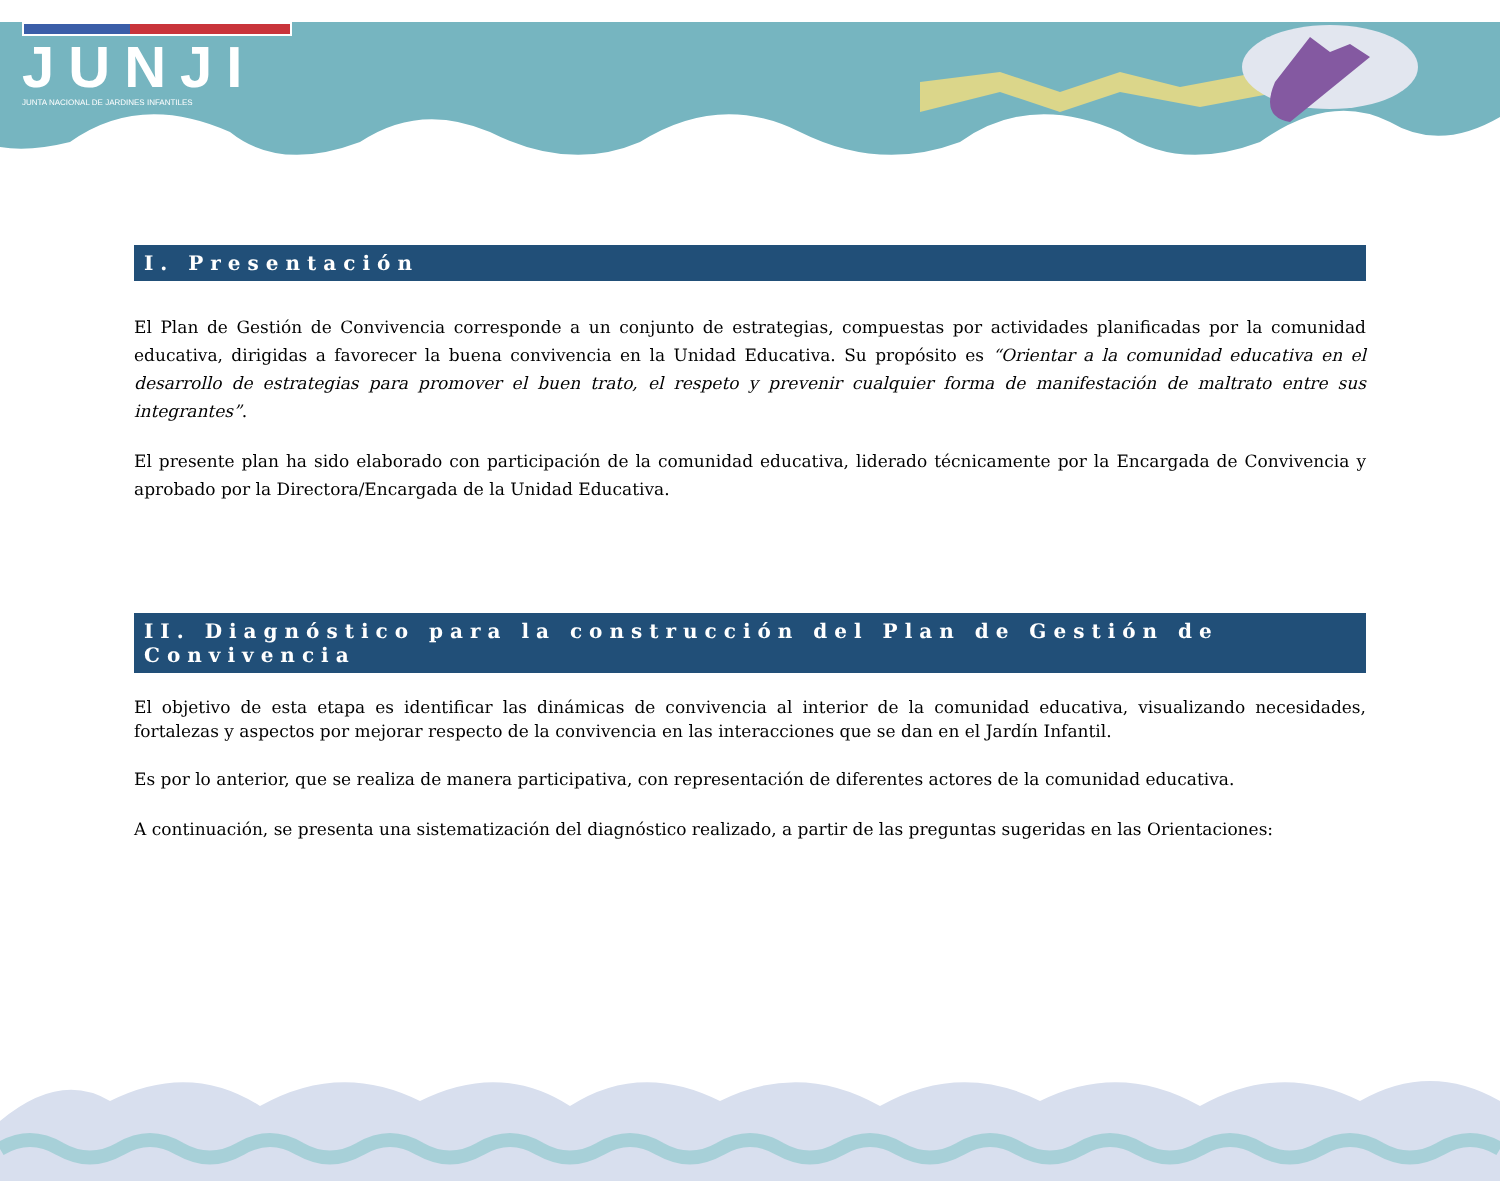JUNJI
JUNTA NACIONAL DE JARDINES INFANTILES
I. Presentación
El Plan de Gestión de Convivencia corresponde a un conjunto de estrategias, compuestas por actividades planificadas por la comunidad educativa, dirigidas a favorecer la buena convivencia en la Unidad Educativa. Su propósito es “Orientar a la comunidad educativa en el desarrollo de estrategias para promover el buen trato, el respeto y prevenir cualquier forma de manifestación de maltrato entre sus integrantes”.
El presente plan ha sido elaborado con participación de la comunidad educativa, liderado técnicamente por la Encargada de Convivencia y aprobado por la Directora/Encargada de la Unidad Educativa.
II. Diagnóstico para la construcción del Plan de Gestión de Convivencia
El objetivo de esta etapa es identificar las dinámicas de convivencia al interior de la comunidad educativa, visualizando necesidades, fortalezas y aspectos por mejorar respecto de la convivencia en las interacciones que se dan en el Jardín Infantil.
Es por lo anterior, que se realiza de manera participativa, con representación de diferentes actores de la comunidad educativa.
A continuación, se presenta una sistematización del diagnóstico realizado, a partir de las preguntas sugeridas en las Orientaciones: